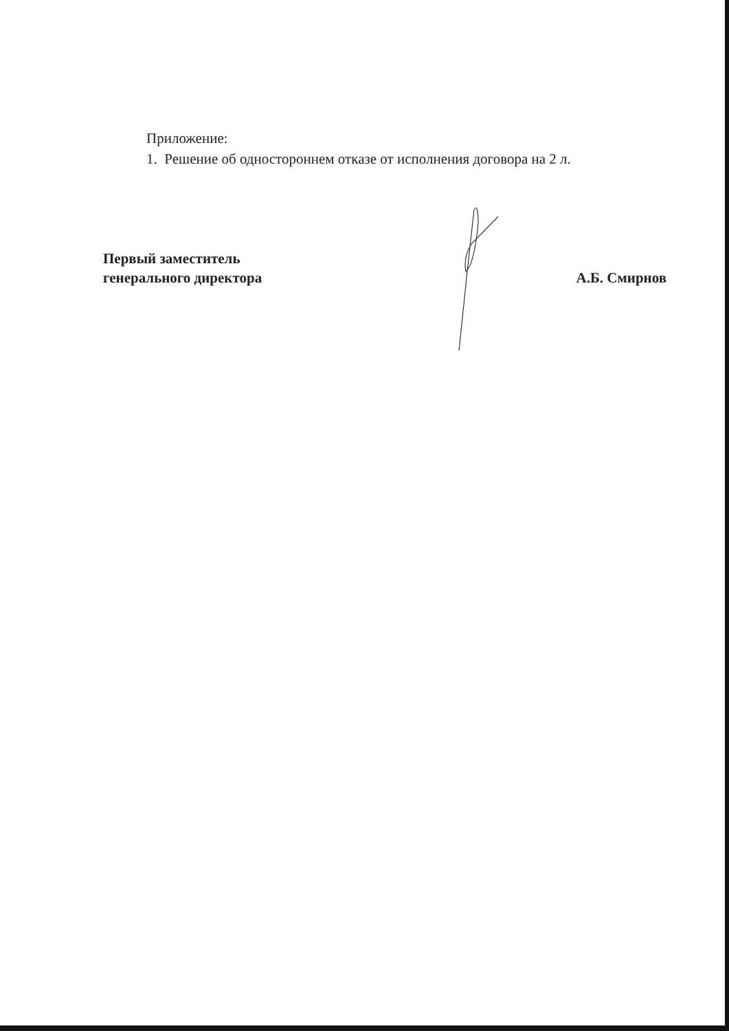Приложение:
1. Решение об одностороннем отказе от исполнения договора на 2 л.
Первый заместитель
генерального директора
А.Б. Смирнов